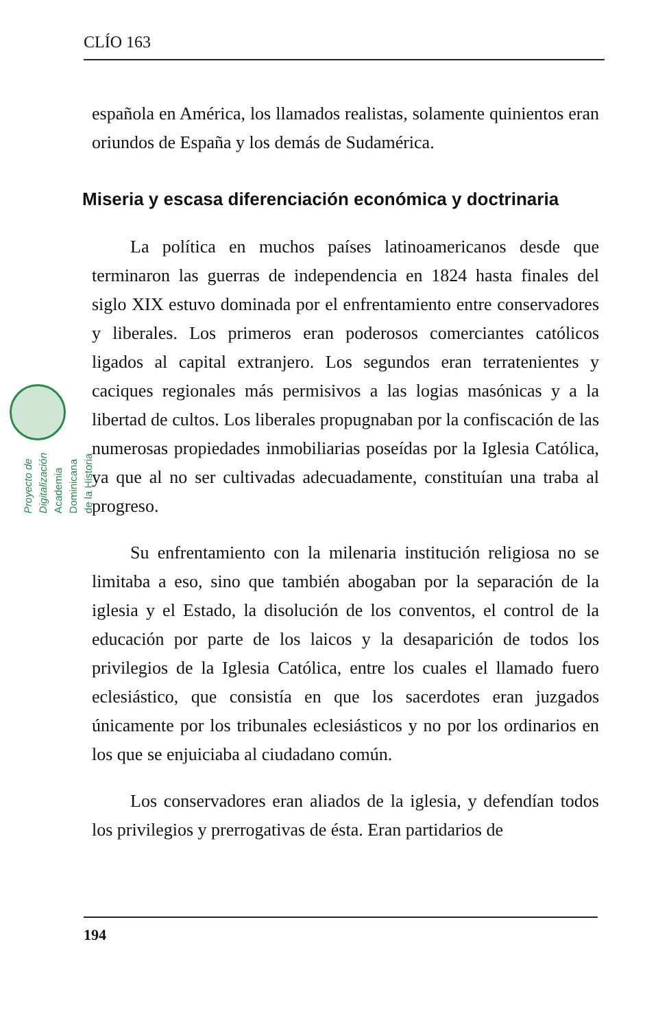CLÍO 163
Proyecto de Digitalización
Academia Dominicana de la Historia
española en América, los llamados realistas, solamente quinientos eran oriundos de España y los demás de Sudamérica.
Miseria y escasa diferenciación económica y doctrinaria
La política en muchos países latinoamericanos desde que terminaron las guerras de independencia en 1824 hasta finales del siglo XIX estuvo dominada por el enfrentamiento entre conservadores y liberales. Los primeros eran poderosos comerciantes católicos ligados al capital extranjero. Los segundos eran terratenientes y caciques regionales más permisivos a las logias masónicas y a la libertad de cultos. Los liberales propugnaban por la confiscación de las numerosas propiedades inmobiliarias poseídas por la Iglesia Católica, ya que al no ser cultivadas adecuadamente, constituían una traba al progreso.
Su enfrentamiento con la milenaria institución religiosa no se limitaba a eso, sino que también abogaban por la separación de la iglesia y el Estado, la disolución de los conventos, el control de la educación por parte de los laicos y la desaparición de todos los privilegios de la Iglesia Católica, entre los cuales el llamado fuero eclesiástico, que consistía en que los sacerdotes eran juzgados únicamente por los tribunales eclesiásticos y no por los ordinarios en los que se enjuiciaba al ciudadano común.
Los conservadores eran aliados de la iglesia, y defendían todos los privilegios y prerrogativas de ésta. Eran partidarios de
194